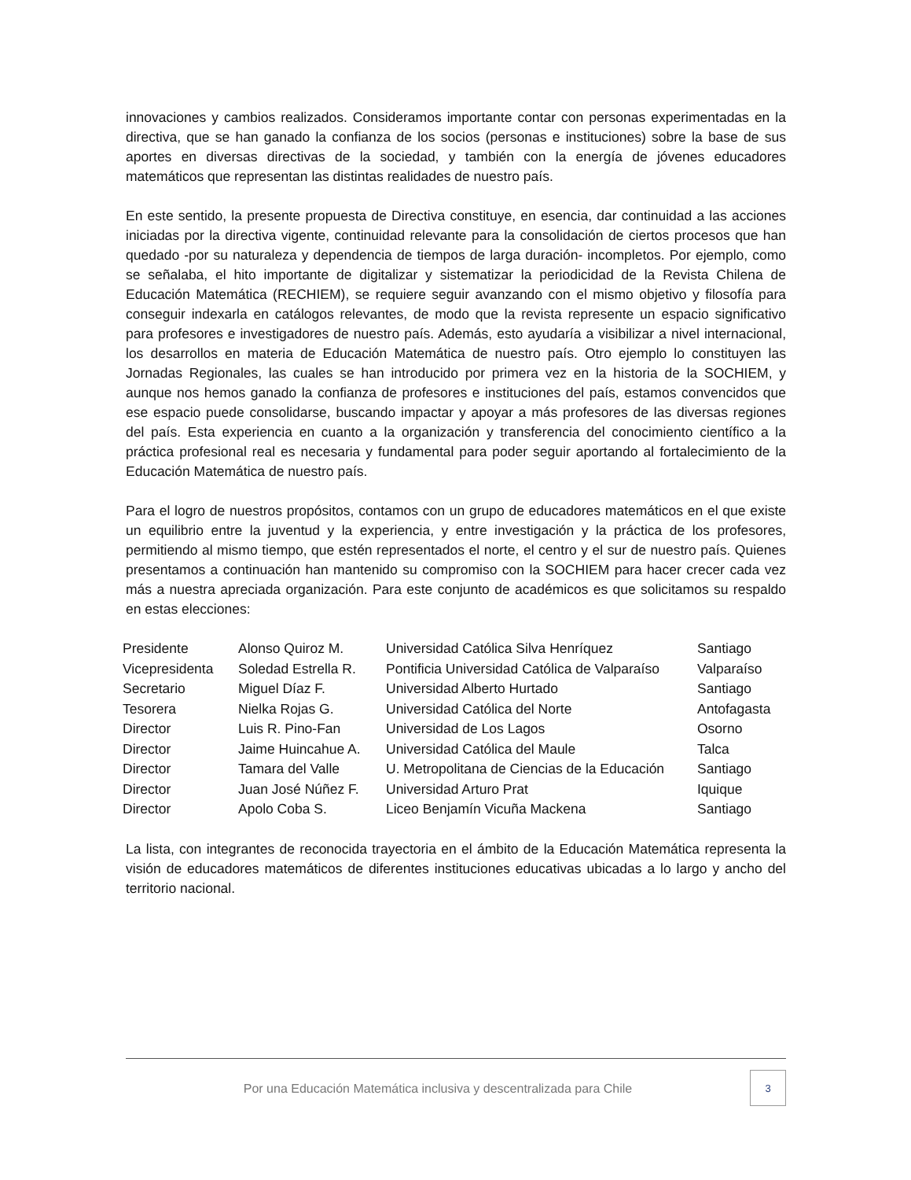innovaciones y cambios realizados. Consideramos importante contar con personas experimentadas en la directiva, que se han ganado la confianza de los socios (personas e instituciones) sobre la base de sus aportes en diversas directivas de la sociedad, y también con la energía de jóvenes educadores matemáticos que representan las distintas realidades de nuestro país.
En este sentido, la presente propuesta de Directiva constituye, en esencia, dar continuidad a las acciones iniciadas por la directiva vigente, continuidad relevante para la consolidación de ciertos procesos que han quedado -por su naturaleza y dependencia de tiempos de larga duración- incompletos. Por ejemplo, como se señalaba, el hito importante de digitalizar y sistematizar la periodicidad de la Revista Chilena de Educación Matemática (RECHIEM), se requiere seguir avanzando con el mismo objetivo y filosofía para conseguir indexarla en catálogos relevantes, de modo que la revista represente un espacio significativo para profesores e investigadores de nuestro país. Además, esto ayudaría a visibilizar a nivel internacional, los desarrollos en materia de Educación Matemática de nuestro país. Otro ejemplo lo constituyen las Jornadas Regionales, las cuales se han introducido por primera vez en la historia de la SOCHIEM, y aunque nos hemos ganado la confianza de profesores e instituciones del país, estamos convencidos que ese espacio puede consolidarse, buscando impactar y apoyar a más profesores de las diversas regiones del país. Esta experiencia en cuanto a la organización y transferencia del conocimiento científico a la práctica profesional real es necesaria y fundamental para poder seguir aportando al fortalecimiento de la Educación Matemática de nuestro país.
Para el logro de nuestros propósitos, contamos con un grupo de educadores matemáticos en el que existe un equilibrio entre la juventud y la experiencia, y entre investigación y la práctica de los profesores, permitiendo al mismo tiempo, que estén representados el norte, el centro y el sur de nuestro país. Quienes presentamos a continuación han mantenido su compromiso con la SOCHIEM para hacer crecer cada vez más a nuestra apreciada organización. Para este conjunto de académicos es que solicitamos su respaldo en estas elecciones:
| Presidente | Alonso Quiroz M. | Universidad Católica Silva Henríquez | Santiago |
| Vicepresidenta | Soledad Estrella R. | Pontificia Universidad Católica de Valparaíso | Valparaíso |
| Secretario | Miguel Díaz F. | Universidad Alberto Hurtado | Santiago |
| Tesorera | Nielka Rojas G. | Universidad Católica del Norte | Antofagasta |
| Director | Luis R. Pino-Fan | Universidad de Los Lagos | Osorno |
| Director | Jaime Huincahue A. | Universidad Católica del Maule | Talca |
| Director | Tamara del Valle | U. Metropolitana de Ciencias de la Educación | Santiago |
| Director | Juan José Núñez F. | Universidad Arturo Prat | Iquique |
| Director | Apolo Coba S. | Liceo Benjamín Vicuña Mackena | Santiago |
La lista, con integrantes de reconocida trayectoria en el ámbito de la Educación Matemática representa la visión de educadores matemáticos de diferentes instituciones educativas ubicadas a lo largo y ancho del territorio nacional.
Por una Educación Matemática inclusiva y descentralizada para Chile
3